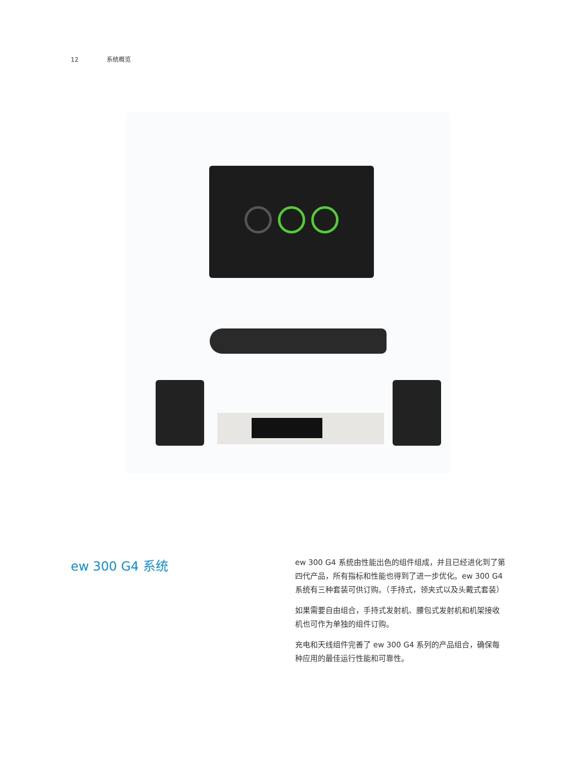12 系统概览
ew 300 G4 系统
ew 300 G4 系统由性能出色的组件组成，并且已经进化到了第四代产品，所有指标和性能也得到了进一步优化。ew 300 G4 系统有三种套装可供订购。（手持式，领夹式以及头戴式套装）
如果需要自由组合，手持式发射机、腰包式发射机和机架接收机也可作为单独的组件订购。
充电和天线组件完善了 ew 300 G4 系列的产品组合，确保每种应用的最佳运行性能和可靠性。